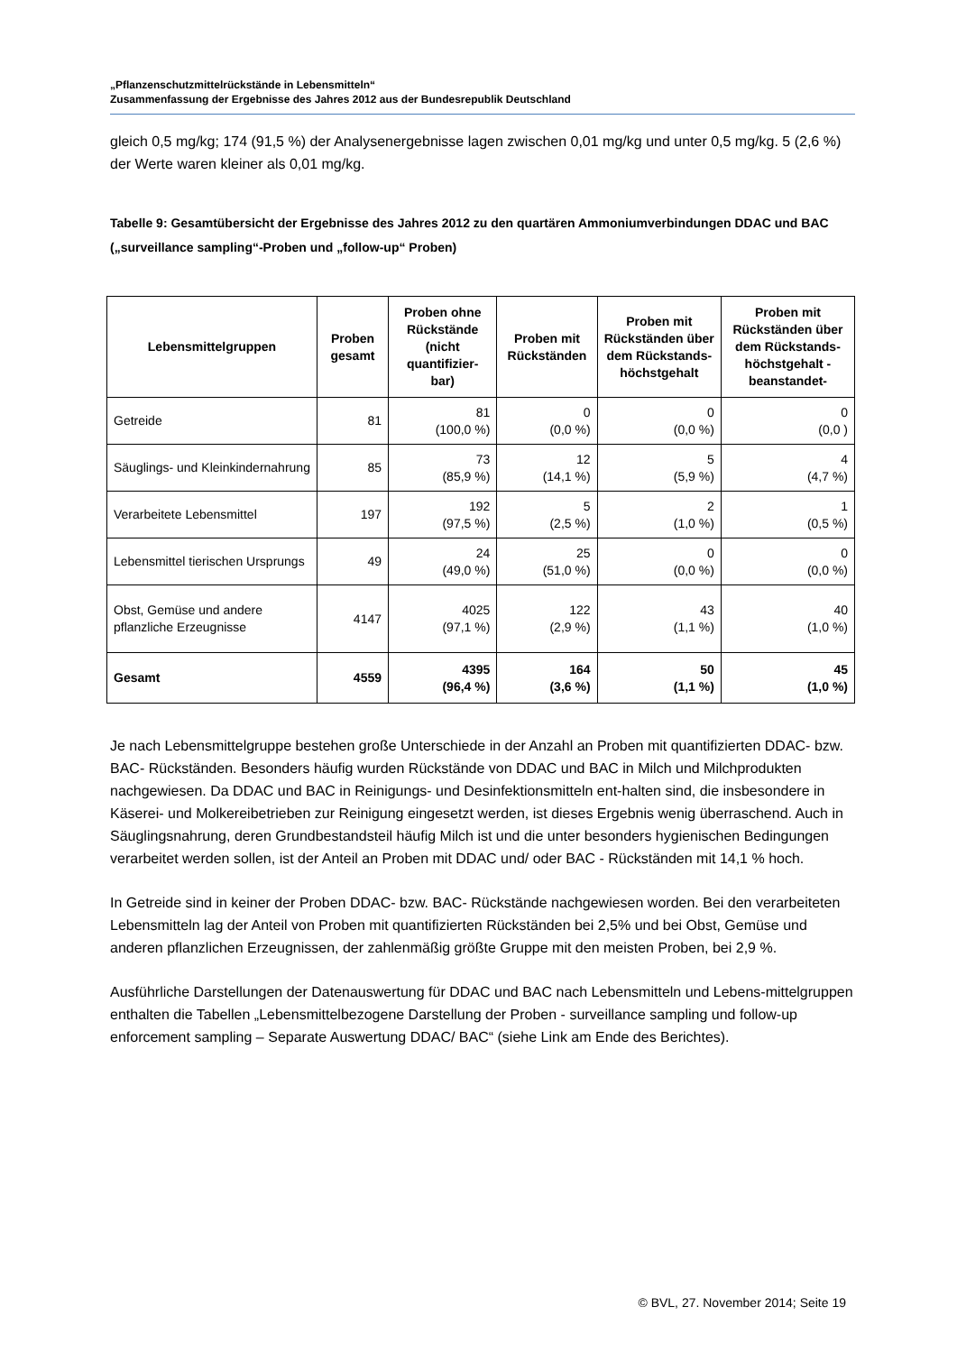„Pflanzenschutzmittelrückstände in Lebensmitteln“
Zusammenfassung der Ergebnisse des Jahres 2012 aus der Bundesrepublik Deutschland
gleich 0,5 mg/kg; 174 (91,5 %) der Analysenergebnisse lagen zwischen 0,01 mg/kg und unter 0,5 mg/kg. 5 (2,6 %) der Werte waren kleiner als 0,01 mg/kg.
Tabelle 9: Gesamtübersicht der Ergebnisse des Jahres 2012 zu den quartären Ammoniumverbindungen DDAC und BAC („surveillance sampling“-Proben und „follow-up“ Proben)
| Lebensmittelgruppen | Proben gesamt | Proben ohne Rückstände (nicht quantifizier-bar) | Proben mit Rückständen | Proben mit Rückständen über dem Rückstands-höchstgehalt | Proben mit Rückständen über dem Rückstands-höchstgehalt - beanstandet- |
| --- | --- | --- | --- | --- | --- |
| Getreide | 81 | 81 (100,0 %) | 0 (0,0 %) | 0 (0,0 %) | 0 (0,0 ) |
| Säuglings- und Kleinkindernahrung | 85 | 73 (85,9 %) | 12 (14,1 %) | 5 (5,9 %) | 4 (4,7 %) |
| Verarbeitete Lebensmittel | 197 | 192 (97,5 %) | 5 (2,5 %) | 2 (1,0 %) | 1 (0,5 %) |
| Lebensmittel tierischen Ursprungs | 49 | 24 (49,0 %) | 25 (51,0 %) | 0 (0,0 %) | 0 (0,0 %) |
| Obst, Gemüse und andere pflanzliche Erzeugnisse | 4147 | 4025 (97,1 %) | 122 (2,9 %) | 43 (1,1 %) | 40 (1,0 %) |
| Gesamt | 4559 | 4395 (96,4 %) | 164 (3,6 %) | 50 (1,1 %) | 45 (1,0 %) |
Je nach Lebensmittelgruppe bestehen große Unterschiede in der Anzahl an Proben mit quantifizierten DDAC- bzw. BAC- Rückständen. Besonders häufig wurden Rückstände von DDAC und BAC in Milch und Milchprodukten nachgewiesen. Da DDAC und BAC in Reinigungs- und Desinfektionsmitteln ent-halten sind, die insbesondere in Käserei- und Molkereibetrieben zur Reinigung eingesetzt werden, ist dieses Ergebnis wenig überraschend. Auch in Säuglingsnahrung, deren Grundbestandsteil häufig Milch ist und die unter besonders hygienischen Bedingungen verarbeitet werden sollen, ist der Anteil an Proben mit DDAC und/ oder BAC - Rückständen mit 14,1 % hoch.
In Getreide sind in keiner der Proben DDAC- bzw. BAC- Rückstände nachgewiesen worden. Bei den verarbeiteten Lebensmitteln lag der Anteil von Proben mit quantifizierten Rückständen bei 2,5% und bei Obst, Gemüse und anderen pflanzlichen Erzeugnissen, der zahlenmäßig größte Gruppe mit den meisten Proben, bei 2,9 %.
Ausführliche Darstellungen der Datenauswertung für DDAC und BAC nach Lebensmitteln und Lebens-mittelgruppen enthalten die Tabellen „Lebensmittelbezogene Darstellung der Proben - surveillance sampling und follow-up enforcement sampling – Separate Auswertung DDAC/ BAC“ (siehe Link am Ende des Berichtes).
© BVL, 27. November 2014; Seite 19